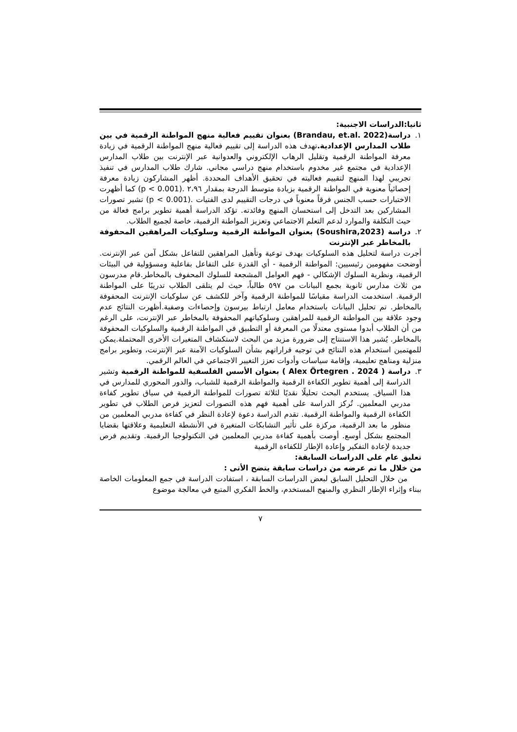ثانيا:الدراسات الاجنبية:
١. دراسة(Brandau, et.al. 2022) بعنوان تقييم فعالية منهج المواطنة الرقمية في بين طلاب المدارس الإعدادية. تهدف هذه الدراسة إلى تقييم فعالية منهج المواطنة الرقمية في زيادة معرفة المواطنة الرقمية وتقليل الرهاب الإلكتروني والعدوانية عبر الإنترنت بين طلاب المدارس الإعدادية في مجتمع غير مخدوم باستخدام منهج دراسي مجاني. شارك طلاب المدارس في تنفيذ تجريبي لهذا المنهج لتقييم فعاليته في تحقيق الأهداف المحددة. أظهر المشاركون زيادة معرفة إحصائياً معنوية في المواطنة الرقمية بزيادة متوسط الدرجة بمقدار ٢،٩٦ .(p < 0.001) كما أظهرت الاختبارات حسب الجنس فرقاً معنوياً في درجات التقييم لدى الفتيات .(p < 0.001) تشير تصورات المشاركين بعد التدخل إلى استحسان المنهج وفائدته. تؤكد الدراسة أهمية تطوير برامج فعالة من حيث التكلفة والموارد لدعم التعلم الاجتماعي وتعزيز المواطنة الرقمية، خاصة لجميع الطلاب.
٢. دراسة (Soushira,2023) بعنوان المواطنة الرقمية وسلوكيات المراهقين المحفوفة بالمخاطر عبر الإنترنت
أجرت دراسة لتحليل هذه السلوكيات بهدف توعية وتأهيل المراهقين للتفاعل بشكل آمن عبر الإنترنت. أوضحت مفهومين رئيسيين: المواطنة الرقمية - أي القدرة على التفاعل بفاعلية ومسؤولية في البيئات الرقمية، ونظرية السلوك الإشكالي - فهم العوامل المشجعة للسلوك المحفوف بالمخاطر.قام مدرسون من ثلاث مدارس ثانوية بجمع البيانات من ٥٩٧ طالباً، حيث لم يتلقى الطلاب تدريبًا على المواطنة الرقمية. استخدمت الدراسة مقياسًا للمواطنة الرقمية وآخر للكشف عن سلوكيات الإنترنت المحفوفة بالمخاطر. تم تحليل البيانات باستخدام معامل ارتباط بيرسون وإحصاءات وصفية.أظهرت النتائج عدم وجود علاقة بين المواطنة الرقمية للمراهقين وسلوكياتهم المحفوفة بالمخاطر عبر الإنترنت، على الرغم من أن الطلاب أبدوا مستوى معتدلًا من المعرفة أو التطبيق في المواطنة الرقمية والسلوكيات المحفوفة بالمخاطر. يُشير هذا الاستنتاج إلى ضرورة مزيد من البحث لاستكشاف المتغيرات الأخرى المحتملة.يمكن للمهتمين استخدام هذه النتائج في توجيه قراراتهم بشأن السلوكيات الآمنة عبر الإنترنت، وتطوير برامج منزلية ومناهج تعليمية، وإقامة سياسات وأدوات تعزز التغيير الاجتماعي في العالم الرقمي.
٣. دراسة ( Alex Örtegren . 2024 ) بعنوان الأسس الفلسفية للمواطنة الرقمية وتشير الدراسة إلى أهمية تطوير الكفاءة الرقمية والمواطنة الرقمية للشباب، والدور المحوري للمدارس في هذا السياق. يستخدم البحث تحليلًا نقديًا لثلاثة تصورات للمواطنة الرقمية في سياق تطوير كفاءة مدربي المعلمين. تُركز الدراسة على أهمية فهم هذه التصورات لتعزيز فرص الطلاب في تطوير الكفاءة الرقمية والمواطنة الرقمية. تقدم الدراسة دعوة لإعادة النظر في كفاءة مدربي المعلمين من منظور ما بعد الرقمية، مركزة على تأثير التشابكات المتغيرة في الأنشطة التعليمية وعلاقتها بقضايا المجتمع بشكل أوسع. أوصت بأهمية كفاءة مدربي المعلمين في التكنولوجيا الرقمية. وتقديم فرص جديدة لإعادة التفكير وإعادة الإطار للكفاءة الرقمية
تعليق عام على الدراسات السابقة:
من خلال ما تم عرضه من دراسات سابقة يتضح الأتى :
من خلال التحليل السابق لبعض الدراسات السابقة ، استفادت الدراسة في جمع المعلومات الخاصة ببناء وإثراء الإطار النظري والمنهج المستخدم، والخط الفكري المتبع في معالجة موضوع
٧